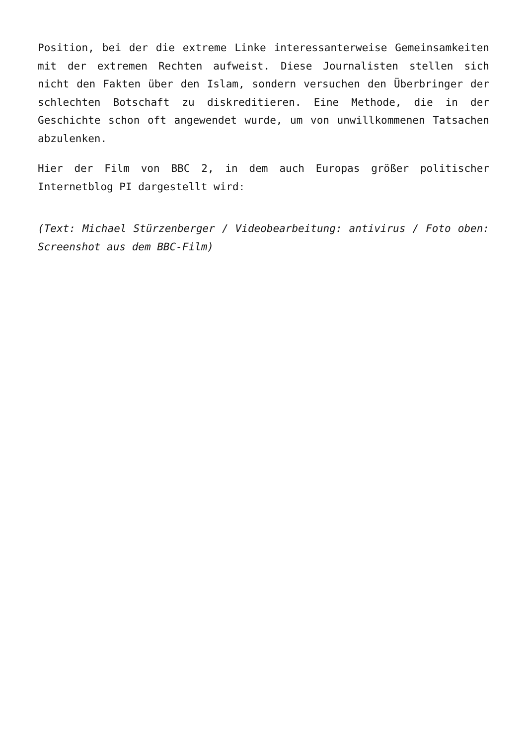Position, bei der die extreme Linke interessanterweise Gemeinsamkeiten mit der extremen Rechten aufweist. Diese Journalisten stellen sich nicht den Fakten über den Islam, sondern versuchen den Überbringer der schlechten Botschaft zu diskreditieren. Eine Methode, die in der Geschichte schon oft angewendet wurde, um von unwillkommenen Tatsachen abzulenken.
Hier der Film von BBC 2, in dem auch Europas größer politischer Internetblog PI dargestellt wird:
(Text: Michael Stürzenberger / Videobearbeitung: antivirus / Foto oben: Screenshot aus dem BBC-Film)